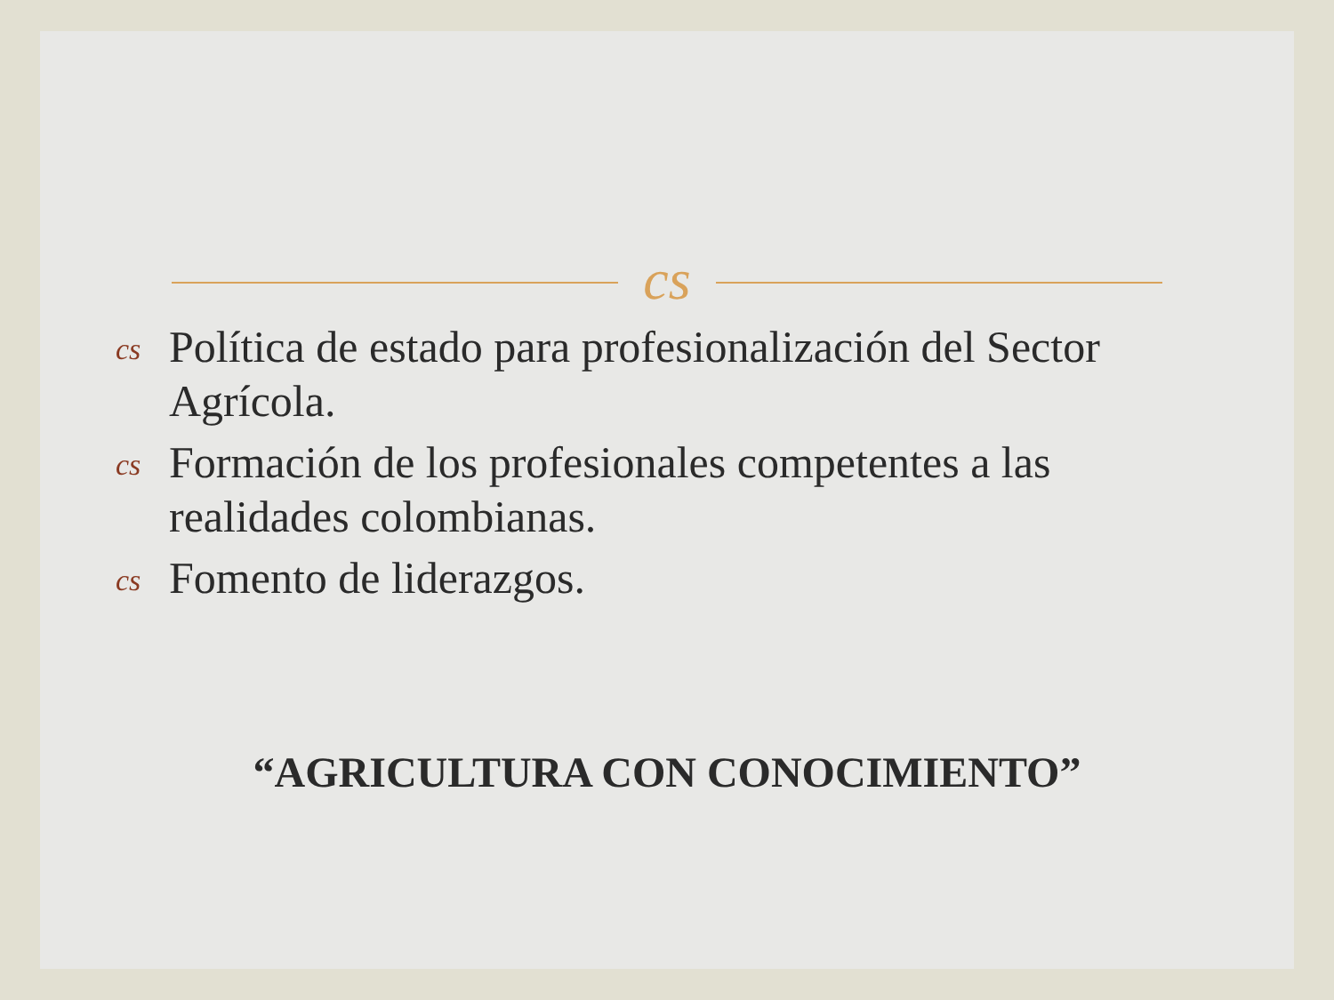cs
cs Política de estado para profesionalización del Sector Agrícola.
cs Formación de los profesionales competentes a las realidades colombianas.
cs Fomento de liderazgos.
“AGRICULTURA CON CONOCIMIENTO”